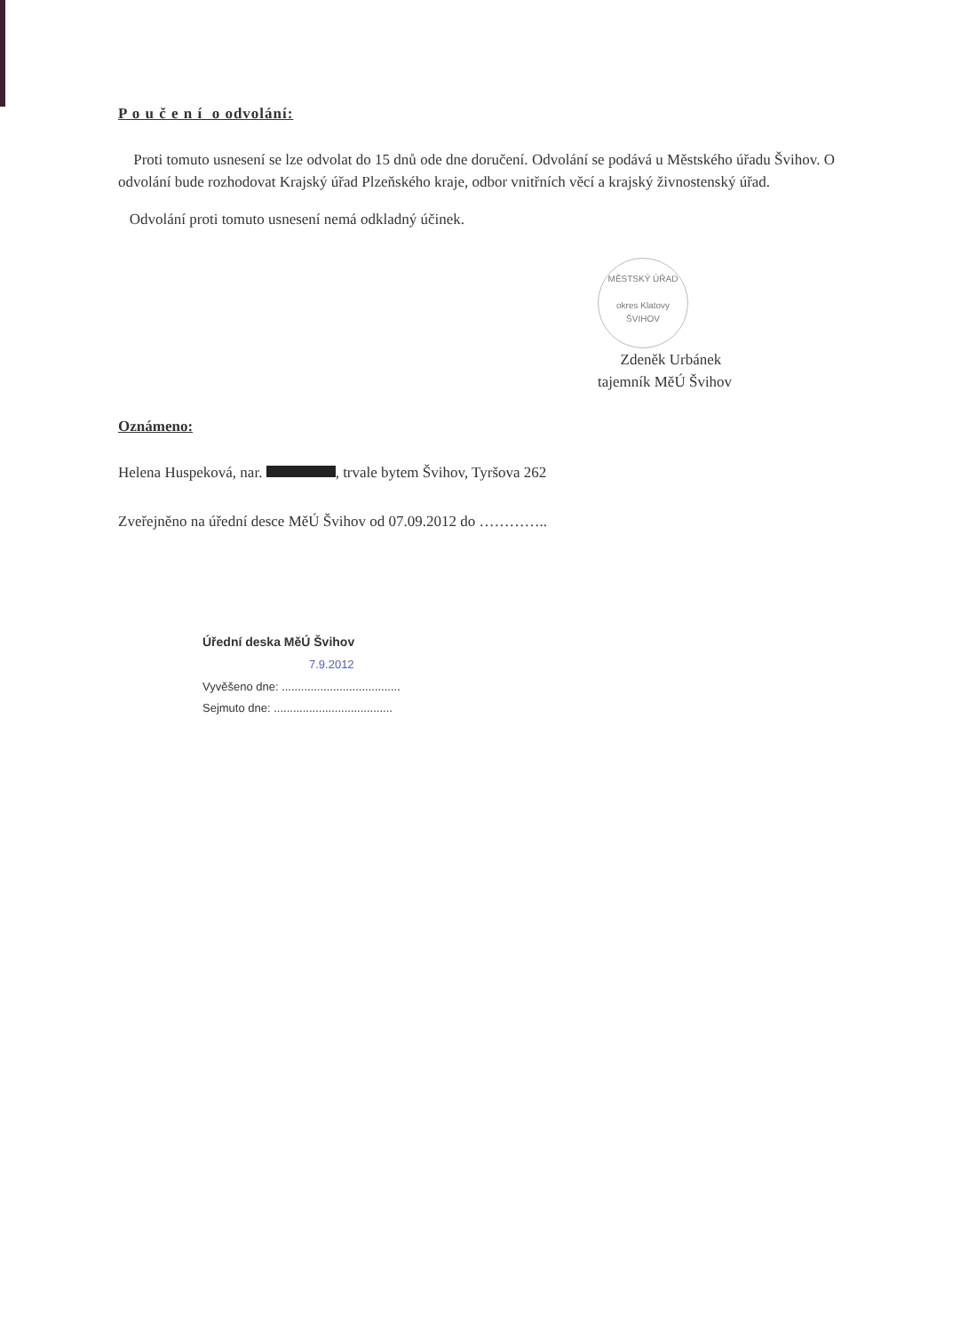P o u č e n í o odvolání:
Proti tomuto usnesení se lze odvolat do 15 dnů ode dne doručení. Odvolání se podává u Městského úřadu Švihov. O odvolání bude rozhodovat Krajský úřad Plzeňského kraje, odbor vnitřních věcí a krajský živnostenský úřad.
Odvolání proti tomuto usnesení nemá odkladný účinek.
MĚSTSKÝ ÚŘAD
okres Klatovy
ŠVIHOV Zdeněk Urbánek
tajemník MěÚ Švihov
Oznámeno:
Helena Huspeková, nar. , trvale bytem Švihov, Tyršova 262
Zveřejněno na úřední desce MěÚ Švihov od 07.09.2012 do …………..
Úřední deska MěÚ Švihov
7.9.2012
Vyvěšeno dne: .....................................
Sejmuto dne: .....................................